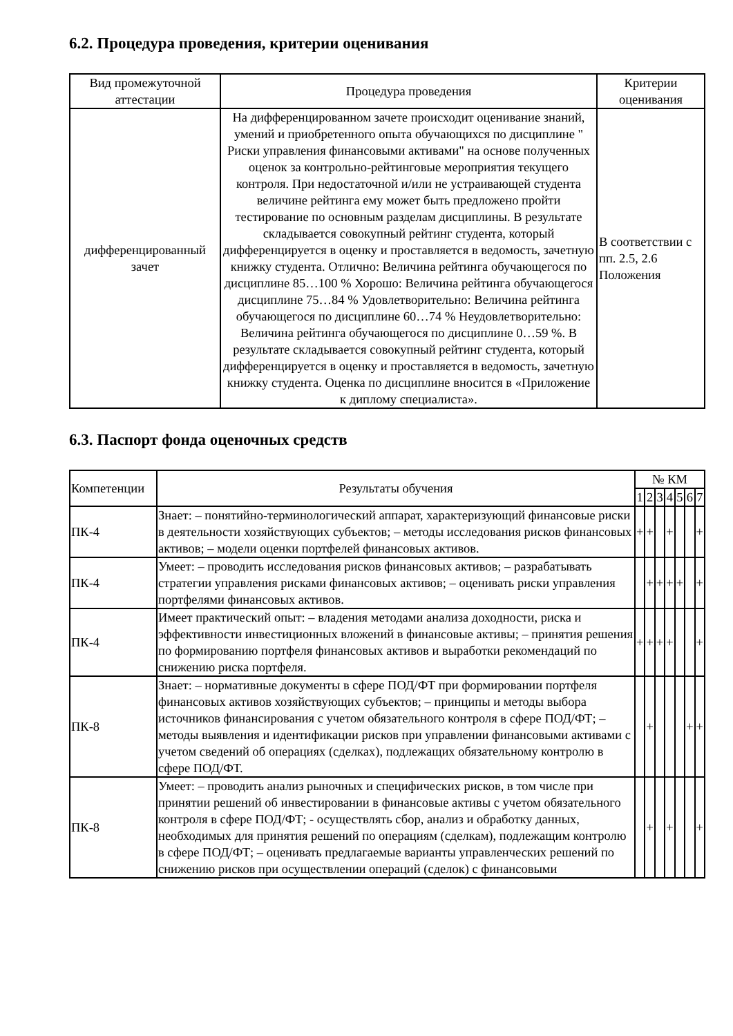6.2. Процедура проведения, критерии оценивания
| Вид промежуточной аттестации | Процедура проведения | Критерии оценивания |
| --- | --- | --- |
| дифференцированный зачет | На дифференцированном зачете происходит оценивание знаний, умений и приобретенного опыта обучающихся по дисциплине " Риски управления финансовыми активами" на основе полученных оценок за контрольно-рейтинговые мероприятия текущего контроля. При недостаточной и/или не устраивающей студента величине рейтинга ему может быть предложено пройти тестирование по основным разделам дисциплины. В результате складывается совокупный рейтинг студента, который дифференцируется в оценку и проставляется в ведомость, зачетную книжку студента. Отлично: Величина рейтинга обучающегося по дисциплине 85…100 % Хорошо: Величина рейтинга обучающегося дисциплине 75…84 % Удовлетворительно: Величина рейтинга обучающегося по дисциплине 60…74 % Неудовлетворительно: Величина рейтинга обучающегося по дисциплине 0…59 %. В результате складывается совокупный рейтинг студента, который дифференцируется в оценку и проставляется в ведомость, зачетную книжку студента. Оценка по дисциплине вносится в «Приложение к диплому специалиста». | В соответствии с пп. 2.5, 2.6 Положения |
6.3. Паспорт фонда оценочных средств
| Компетенции | Результаты обучения | № КМ | | | | | | |
| --- | --- | --- | --- | --- | --- | --- | --- | --- |
| | | 1 | 2 | 3 | 4 | 5 | 6 | 7 |
| ПК-4 | Знает: – понятийно-терминологический аппарат, характеризующий финансовые риски в деятельности хозяйствующих субъектов; – методы исследования рисков финансовых активов; – модели оценки портфелей финансовых активов. | + | + | | + | | | + |
| ПК-4 | Умеет: – проводить исследования рисков финансовых активов; – разрабатывать стратегии управления рисками финансовых активов; – оценивать риски управления портфелями финансовых активов. | | + | + | + | + | | + |
| ПК-4 | Имеет практический опыт: – владения методами анализа доходности, риска и эффективности инвестиционных вложений в финансовые активы; – принятия решения по формированию портфеля финансовых активов и выработки рекомендаций по снижению риска портфеля. | + | + | + | + | | | + |
| ПК-8 | Знает: – нормативные документы в сфере ПОД/ФТ при формировании портфеля финансовых активов хозяйствующих субъектов; – принципы и методы выбора источников финансирования с учетом обязательного контроля в сфере ПОД/ФТ; – методы выявления и идентификации рисков при управлении финансовыми активами с учетом сведений об операциях (сделках), подлежащих обязательному контролю в сфере ПОД/ФТ. | | + | | | | + | + |
| ПК-8 | Умеет: – проводить анализ рыночных и специфических рисков, в том числе при принятии решений об инвестировании в финансовые активы с учетом обязательного контроля в сфере ПОД/ФТ; - осуществлять сбор, анализ и обработку данных, необходимых для принятия решений по операциям (сделкам), подлежащим контролю в сфере ПОД/ФТ; – оценивать предлагаемые варианты управленческих решений по снижению рисков при осуществлении операций (сделок) с финансовыми | | + | | + | | | + |